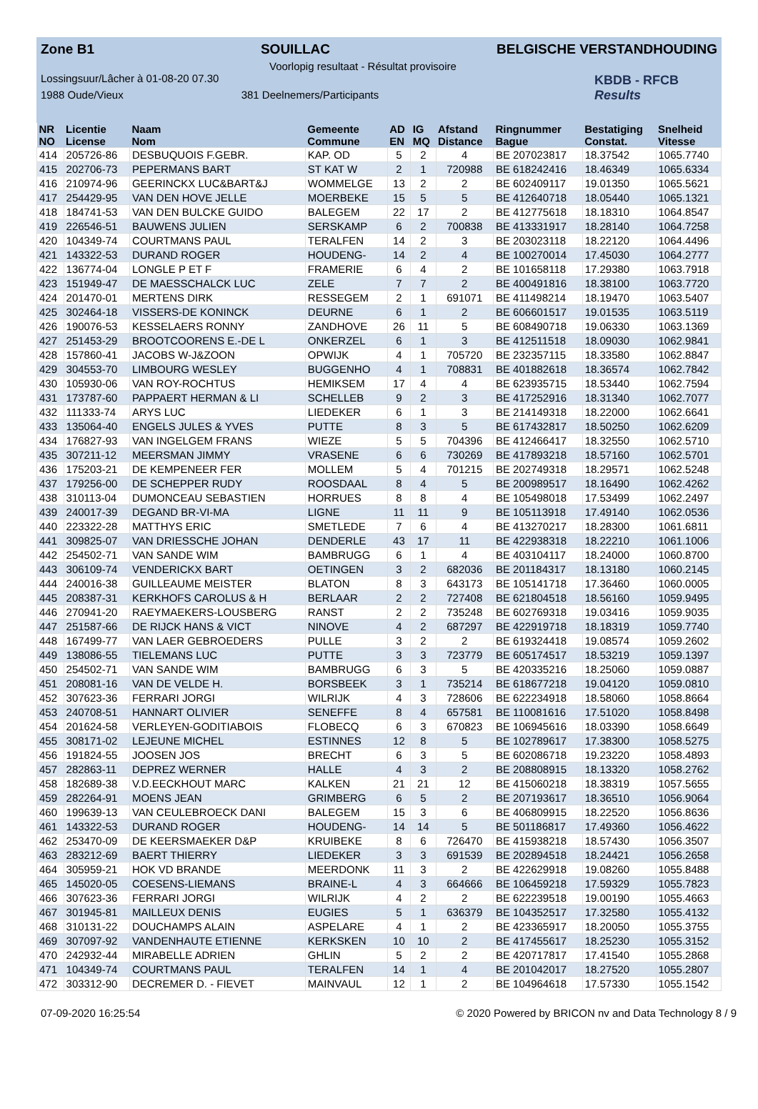Zone B1 SOUILLAC BELGISCHE VERSTANDHOUDING
Voorlopig resultaat - Résultat provisoire
Lossingsuur/Lâcher à 01-08-20 07.30
1988 Oude/Vieux 381 Deelnemers/Participants
KBDB - RFCB
Results
| NR | Licentie | Naam | Gemeente | AD | IG | Afstand | Ringnummer | Bestatiging | Snelheid |
| --- | --- | --- | --- | --- | --- | --- | --- | --- | --- |
| NO | License | Nom | Commune | EN | MQ | Distance | Bague | Constat. | Vitesse |
| 414 | 205726-86 | DESBUQUOIS F.GEBR. | KAP. OD | 5 | 2 | 4 | BE 207023817 | 18.37542 | 1065.7740 |
| 415 | 202706-73 | PEPERMANS BART | ST KAT W | 2 | 1 | 720988 | BE 618242416 | 18.46349 | 1065.6334 |
| 416 | 210974-96 | GEERINCKX LUC&BART&J | WOMMELGE | 13 | 2 | 2 | BE 602409117 | 19.01350 | 1065.5621 |
| 417 | 254429-95 | VAN DEN HOVE JELLE | MOERBEKE | 15 | 5 | 5 | BE 412640718 | 18.05440 | 1065.1321 |
| 418 | 184741-53 | VAN DEN BULCKE GUIDO | BALEGEM | 22 | 17 | 2 | BE 412775618 | 18.18310 | 1064.8547 |
| 419 | 226546-51 | BAUWENS JULIEN | SERSKAMP | 6 | 2 | 700838 | BE 413331917 | 18.28140 | 1064.7258 |
| 420 | 104349-74 | COURTMANS PAUL | TERALFEN | 14 | 2 | 3 | BE 203023118 | 18.22120 | 1064.4496 |
| 421 | 143322-53 | DURAND ROGER | HOUDENG- | 14 | 2 | 4 | BE 100270014 | 17.45030 | 1064.2777 |
| 422 | 136774-04 | LONGLE P ET F | FRAMERIE | 6 | 4 | 2 | BE 101658118 | 17.29380 | 1063.7918 |
| 423 | 151949-47 | DE MAESSCHALCK LUC | ZELE | 7 | 7 | 2 | BE 400491816 | 18.38100 | 1063.7720 |
| 424 | 201470-01 | MERTENS DIRK | RESSEGEM | 2 | 1 | 691071 | BE 411498214 | 18.19470 | 1063.5407 |
| 425 | 302464-18 | VISSERS-DE KONINCK | DEURNE | 6 | 1 | 2 | BE 606601517 | 19.01535 | 1063.5119 |
| 426 | 190076-53 | KESSELAERS RONNY | ZANDHOVE | 26 | 11 | 5 | BE 608490718 | 19.06330 | 1063.1369 |
| 427 | 251453-29 | BROOTCOORENS E.-DE L | ONKERZEL | 6 | 1 | 3 | BE 412511518 | 18.09030 | 1062.9841 |
| 428 | 157860-41 | JACOBS W-J&ZOON | OPWIJK | 4 | 1 | 705720 | BE 232357115 | 18.33580 | 1062.8847 |
| 429 | 304553-70 | LIMBOURG WESLEY | BUGGENHO | 4 | 1 | 708831 | BE 401882618 | 18.36574 | 1062.7842 |
| 430 | 105930-06 | VAN ROY-ROCHTUS | HEMIKSEM | 17 | 4 | 4 | BE 623935715 | 18.53440 | 1062.7594 |
| 431 | 173787-60 | PAPPAERT HERMAN & LI | SCHELLEB | 9 | 2 | 3 | BE 417252916 | 18.31340 | 1062.7077 |
| 432 | 111333-74 | ARYS LUC | LIEDEKER | 6 | 1 | 3 | BE 214149318 | 18.22000 | 1062.6641 |
| 433 | 135064-40 | ENGELS JULES & YVES | PUTTE | 8 | 3 | 5 | BE 617432817 | 18.50250 | 1062.6209 |
| 434 | 176827-93 | VAN INGELGEM FRANS | WIEZE | 5 | 5 | 704396 | BE 412466417 | 18.32550 | 1062.5710 |
| 435 | 307211-12 | MEERSMAN JIMMY | VRASENE | 6 | 6 | 730269 | BE 417893218 | 18.57160 | 1062.5701 |
| 436 | 175203-21 | DE KEMPENEER FER | MOLLEM | 5 | 4 | 701215 | BE 202749318 | 18.29571 | 1062.5248 |
| 437 | 179256-00 | DE SCHEPPER RUDY | ROOSDAAL | 8 | 4 | 5 | BE 200989517 | 18.16490 | 1062.4262 |
| 438 | 310113-04 | DUMONCEAU SEBASTIEN | HORRUES | 8 | 8 | 4 | BE 105498018 | 17.53499 | 1062.2497 |
| 439 | 240017-39 | DEGAND BR-VI-MA | LIGNE | 11 | 11 | 9 | BE 105113918 | 17.49140 | 1062.0536 |
| 440 | 223322-28 | MATTHYS ERIC | SMETLEDE | 7 | 6 | 4 | BE 413270217 | 18.28300 | 1061.6811 |
| 441 | 309825-07 | VAN DRIESSCHE JOHAN | DENDERLE | 43 | 17 | 11 | BE 422938318 | 18.22210 | 1061.1006 |
| 442 | 254502-71 | VAN SANDE WIM | BAMBRUGG | 6 | 1 | 4 | BE 403104117 | 18.24000 | 1060.8700 |
| 443 | 306109-74 | VENDERICKX BART | OETINGEN | 3 | 2 | 682036 | BE 201184317 | 18.13180 | 1060.2145 |
| 444 | 240016-38 | GUILLEAUME MEISTER | BLATON | 8 | 3 | 643173 | BE 105141718 | 17.36460 | 1060.0005 |
| 445 | 208387-31 | KERKHOFS CAROLUS & H | BERLAAR | 2 | 2 | 727408 | BE 621804518 | 18.56160 | 1059.9495 |
| 446 | 270941-20 | RAEYMAEKERS-LOUSBERG | RANST | 2 | 2 | 735248 | BE 602769318 | 19.03416 | 1059.9035 |
| 447 | 251587-66 | DE RIJCK HANS & VICT | NINOVE | 4 | 2 | 687297 | BE 422919718 | 18.18319 | 1059.7740 |
| 448 | 167499-77 | VAN LAER GEBROEDERS | PULLE | 3 | 2 | 2 | BE 619324418 | 19.08574 | 1059.2602 |
| 449 | 138086-55 | TIELEMANS LUC | PUTTE | 3 | 3 | 723779 | BE 605174517 | 18.53219 | 1059.1397 |
| 450 | 254502-71 | VAN SANDE WIM | BAMBRUGG | 6 | 3 | 5 | BE 420335216 | 18.25060 | 1059.0887 |
| 451 | 208081-16 | VAN DE VELDE H. | BORSBEEK | 3 | 1 | 735214 | BE 618677218 | 19.04120 | 1059.0810 |
| 452 | 307623-36 | FERRARI JORGI | WILRIJK | 4 | 3 | 728606 | BE 622234918 | 18.58060 | 1058.8664 |
| 453 | 240708-51 | HANNART OLIVIER | SENEFFE | 8 | 4 | 657581 | BE 110081616 | 17.51020 | 1058.8498 |
| 454 | 201624-58 | VERLEYEN-GODITIABOIS | FLOBECQ | 6 | 3 | 670823 | BE 106945616 | 18.03390 | 1058.6649 |
| 455 | 308171-02 | LEJEUNE MICHEL | ESTINNES | 12 | 8 | 5 | BE 102789617 | 17.38300 | 1058.5275 |
| 456 | 191824-55 | JOOSEN JOS | BRECHT | 6 | 3 | 5 | BE 602086718 | 19.23220 | 1058.4893 |
| 457 | 282863-11 | DEPREZ WERNER | HALLE | 4 | 3 | 2 | BE 208808915 | 18.13320 | 1058.2762 |
| 458 | 182689-38 | V.D.EECKHOUT MARC | KALKEN | 21 | 21 | 12 | BE 415060218 | 18.38319 | 1057.5655 |
| 459 | 282264-91 | MOENS JEAN | GRIMBERG | 6 | 5 | 2 | BE 207193617 | 18.36510 | 1056.9064 |
| 460 | 199639-13 | VAN CEULEBROECK DANI | BALEGEM | 15 | 3 | 6 | BE 406809915 | 18.22520 | 1056.8636 |
| 461 | 143322-53 | DURAND ROGER | HOUDENG- | 14 | 14 | 5 | BE 501186817 | 17.49360 | 1056.4622 |
| 462 | 253470-09 | DE KEERSMAEKER D&P | KRUIBEKE | 8 | 6 | 726470 | BE 415938218 | 18.57430 | 1056.3507 |
| 463 | 283212-69 | BAERT THIERRY | LIEDEKER | 3 | 3 | 691539 | BE 202894518 | 18.24421 | 1056.2658 |
| 464 | 305959-21 | HOK VD BRANDE | MEERDONK | 11 | 3 | 2 | BE 422629918 | 19.08260 | 1055.8488 |
| 465 | 145020-05 | COESENS-LIEMANS | BRAINE-L | 4 | 3 | 664666 | BE 106459218 | 17.59329 | 1055.7823 |
| 466 | 307623-36 | FERRARI JORGI | WILRIJK | 4 | 2 | 2 | BE 622239518 | 19.00190 | 1055.4663 |
| 467 | 301945-81 | MAILLEUX DENIS | EUGIES | 5 | 1 | 636379 | BE 104352517 | 17.32580 | 1055.4132 |
| 468 | 310131-22 | DOUCHAMPS ALAIN | ASPELARE | 4 | 1 | 2 | BE 423365917 | 18.20050 | 1055.3755 |
| 469 | 307097-92 | VANDENHAUTE ETIENNE | KERKSKEN | 10 | 10 | 2 | BE 417455617 | 18.25230 | 1055.3152 |
| 470 | 242932-44 | MIRABELLE ADRIEN | GHLIN | 5 | 2 | 2 | BE 420717817 | 17.41540 | 1055.2868 |
| 471 | 104349-74 | COURTMANS PAUL | TERALFEN | 14 | 1 | 4 | BE 201042017 | 18.27520 | 1055.2807 |
| 472 | 303312-90 | DECREMER D. - FIEVET | MAINVAUL | 12 | 1 | 2 | BE 104964618 | 17.57330 | 1055.1542 |
07-09-2020 16:25:54 © 2020 Powered by BRICON nv and Data Technology 8 / 9